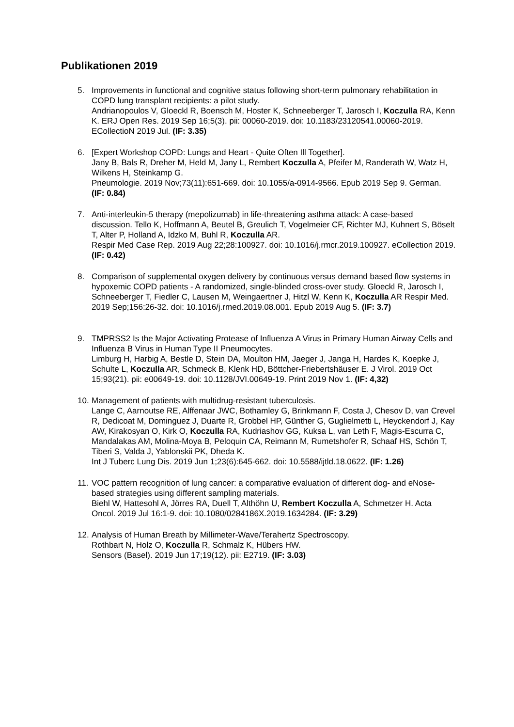Publikationen 2019
5. Improvements in functional and cognitive status following short-term pulmonary rehabilitation in COPD lung transplant recipients: a pilot study.
Andrianopoulos V, Gloeckl R, Boensch M, Hoster K, Schneeberger T, Jarosch I, Koczulla RA, Kenn K. ERJ Open Res. 2019 Sep 16;5(3). pii: 00060-2019. doi: 10.1183/23120541.00060-2019. ECollectioN 2019 Jul. (IF: 3.35)
6. [Expert Workshop COPD: Lungs and Heart - Quite Often Ill Together].
Jany B, Bals R, Dreher M, Held M, Jany L, Rembert Koczulla A, Pfeifer M, Randerath W, Watz H, Wilkens H, Steinkamp G.
Pneumologie. 2019 Nov;73(11):651-669. doi: 10.1055/a-0914-9566. Epub 2019 Sep 9. German. (IF: 0.84)
7. Anti-interleukin-5 therapy (mepolizumab) in life-threatening asthma attack: A case-based discussion. Tello K, Hoffmann A, Beutel B, Greulich T, Vogelmeier CF, Richter MJ, Kuhnert S, Böselt T, Alter P, Holland A, Idzko M, Buhl R, Koczulla AR.
Respir Med Case Rep. 2019 Aug 22;28:100927. doi: 10.1016/j.rmcr.2019.100927. eCollection 2019. (IF: 0.42)
8. Comparison of supplemental oxygen delivery by continuous versus demand based flow systems in hypoxemic COPD patients - A randomized, single-blinded cross-over study. Gloeckl R, Jarosch I, Schneeberger T, Fiedler C, Lausen M, Weingaertner J, Hitzl W, Kenn K, Koczulla AR Respir Med. 2019 Sep;156:26-32. doi: 10.1016/j.rmed.2019.08.001. Epub 2019 Aug 5. (IF: 3.7)
9. TMPRSS2 Is the Major Activating Protease of Influenza A Virus in Primary Human Airway Cells and Influenza B Virus in Human Type II Pneumocytes.
Limburg H, Harbig A, Bestle D, Stein DA, Moulton HM, Jaeger J, Janga H, Hardes K, Koepke J, Schulte L, Koczulla AR, Schmeck B, Klenk HD, Böttcher-Friebertshäuser E. J Virol. 2019 Oct 15;93(21). pii: e00649-19. doi: 10.1128/JVI.00649-19. Print 2019 Nov 1. (IF: 4,32)
10. Management of patients with multidrug-resistant tuberculosis.
Lange C, Aarnoutse RE, Alffenaar JWC, Bothamley G, Brinkmann F, Costa J, Chesov D, van Crevel R, Dedicoat M, Dominguez J, Duarte R, Grobbel HP, Günther G, Guglielmetti L, Heyckendorf J, Kay AW, Kirakosyan O, Kirk O, Koczulla RA, Kudriashov GG, Kuksa L, van Leth F, Magis-Escurra C, Mandalakas AM, Molina-Moya B, Peloquin CA, Reimann M, Rumetshofer R, Schaaf HS, Schön T, Tiberi S, Valda J, Yablonskii PK, Dheda K.
Int J Tuberc Lung Dis. 2019 Jun 1;23(6):645-662. doi: 10.5588/ijtld.18.0622. (IF: 1.26)
11. VOC pattern recognition of lung cancer: a comparative evaluation of different dog- and eNose-based strategies using different sampling materials.
Biehl W, Hattesohl A, Jörres RA, Duell T, Althöhn U, Rembert Koczulla A, Schmetzer H. Acta Oncol. 2019 Jul 16:1-9. doi: 10.1080/0284186X.2019.1634284. (IF: 3.29)
12. Analysis of Human Breath by Millimeter-Wave/Terahertz Spectroscopy.
Rothbart N, Holz O, Koczulla R, Schmalz K, Hübers HW.
Sensors (Basel). 2019 Jun 17;19(12). pii: E2719. (IF: 3.03)